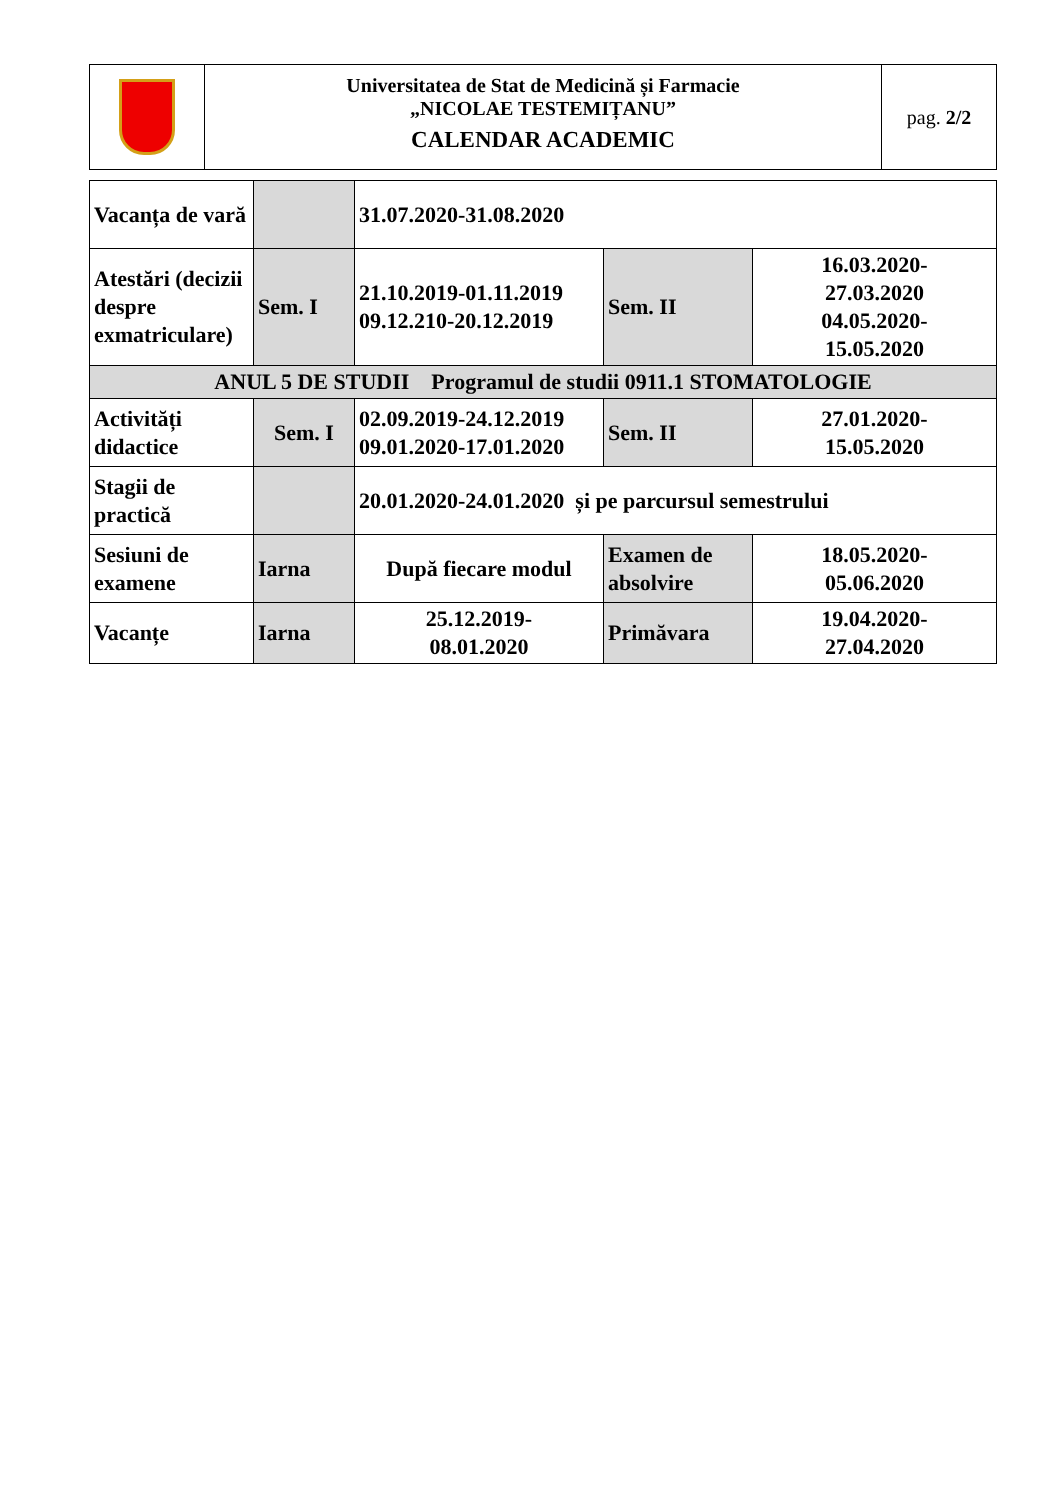| | Universitatea de Stat de Medicină și Farmacie „NICOLAE TESTEMIȚANU” CALENDAR ACADEMIC | pag. 2/2 |
| Vacanța de vară | | 31.07.2020-31.08.2020 | | |
| Atestări (decizii despre exmatriculare) | Sem. I | 21.10.2019-01.11.2019 09.12.210-20.12.2019 | Sem. II | 16.03.2020- 27.03.2020 04.05.2020- 15.05.2020 |
| ANUL 5 DE STUDII Programul de studii 0911.1 STOMATOLOGIE | | | | |
| Activități didactice | Sem. I | 02.09.2019-24.12.2019 09.01.2020-17.01.2020 | Sem. II | 27.01.2020- 15.05.2020 |
| Stagii de practică | | 20.01.2020-24.01.2020 și pe parcursul semestrului | | |
| Sesiuni de examene | Iarna | După fiecare modul | Examen de absolvire | 18.05.2020- 05.06.2020 |
| Vacanțe | Iarna | 25.12.2019- 08.01.2020 | Primăvara | 19.04.2020- 27.04.2020 |